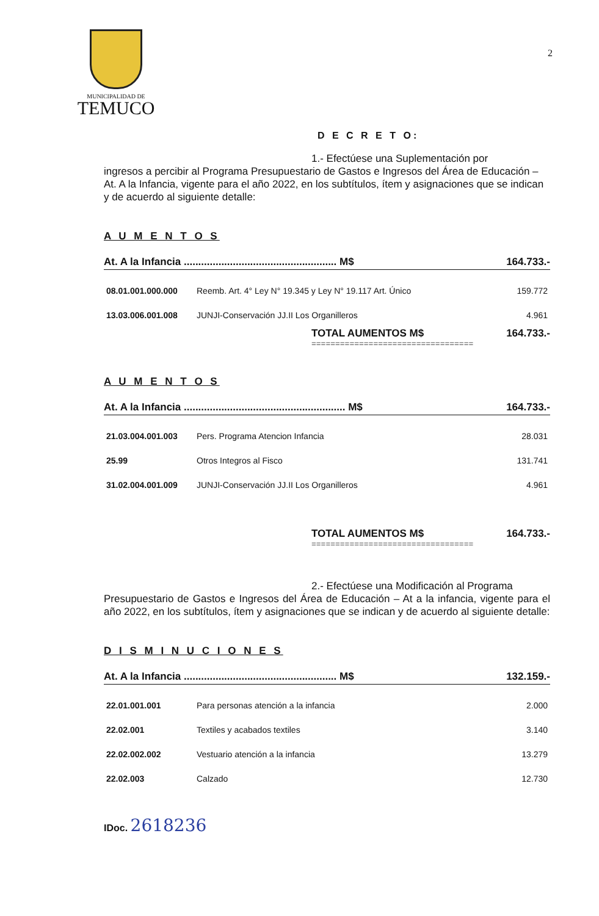2
MUNICIPALIDAD DE
TEMUCO
D E C R E T O:
1.- Efectúese una Suplementación por
ingresos a percibir al Programa Presupuestario de Gastos e Ingresos del Área de Educación – At. A la Infancia, vigente para el año 2022, en los subtítulos, ítem y asignaciones que se indican y de acuerdo al siguiente detalle:
A U M E N T O S
At. A la Infancia ..................................................... M$ 164.733.-
| 08.01.001.000.000 | Reemb. Art. 4° Ley N° 19.345 y Ley N° 19.117 Art. Único | 159.772 |
| 13.03.006.001.008 | JUNJI-Conservación JJ.II Los Organilleros | 4.961 |
TOTAL AUMENTOS M$ 164.733.-
==================================
A U M E N T O S
At. A la Infancia ........................................................ M$ 164.733.-
| 21.03.004.001.003 | Pers. Programa Atencion Infancia | 28.031 |
| 25.99 | Otros Integros al Fisco | 131.741 |
| 31.02.004.001.009 | JUNJI-Conservación JJ.II Los Organilleros | 4.961 |
TOTAL AUMENTOS M$ 164.733.-
==================================
2.- Efectúese una Modificación al Programa
Presupuestario de Gastos e Ingresos del Área de Educación – At a la infancia, vigente para el año 2022, en los subtítulos, ítem y asignaciones que se indican y de acuerdo al siguiente detalle:
D I S M I N U C I O N E S
At. A la Infancia ..................................................... M$ 132.159.-
| 22.01.001.001 | Para personas atención a la infancia | 2.000 |
| 22.02.001 | Textiles y acabados textiles | 3.140 |
| 22.02.002.002 | Vestuario atención a la infancia | 13.279 |
| 22.02.003 | Calzado | 12.730 |
IDoc. 2618236